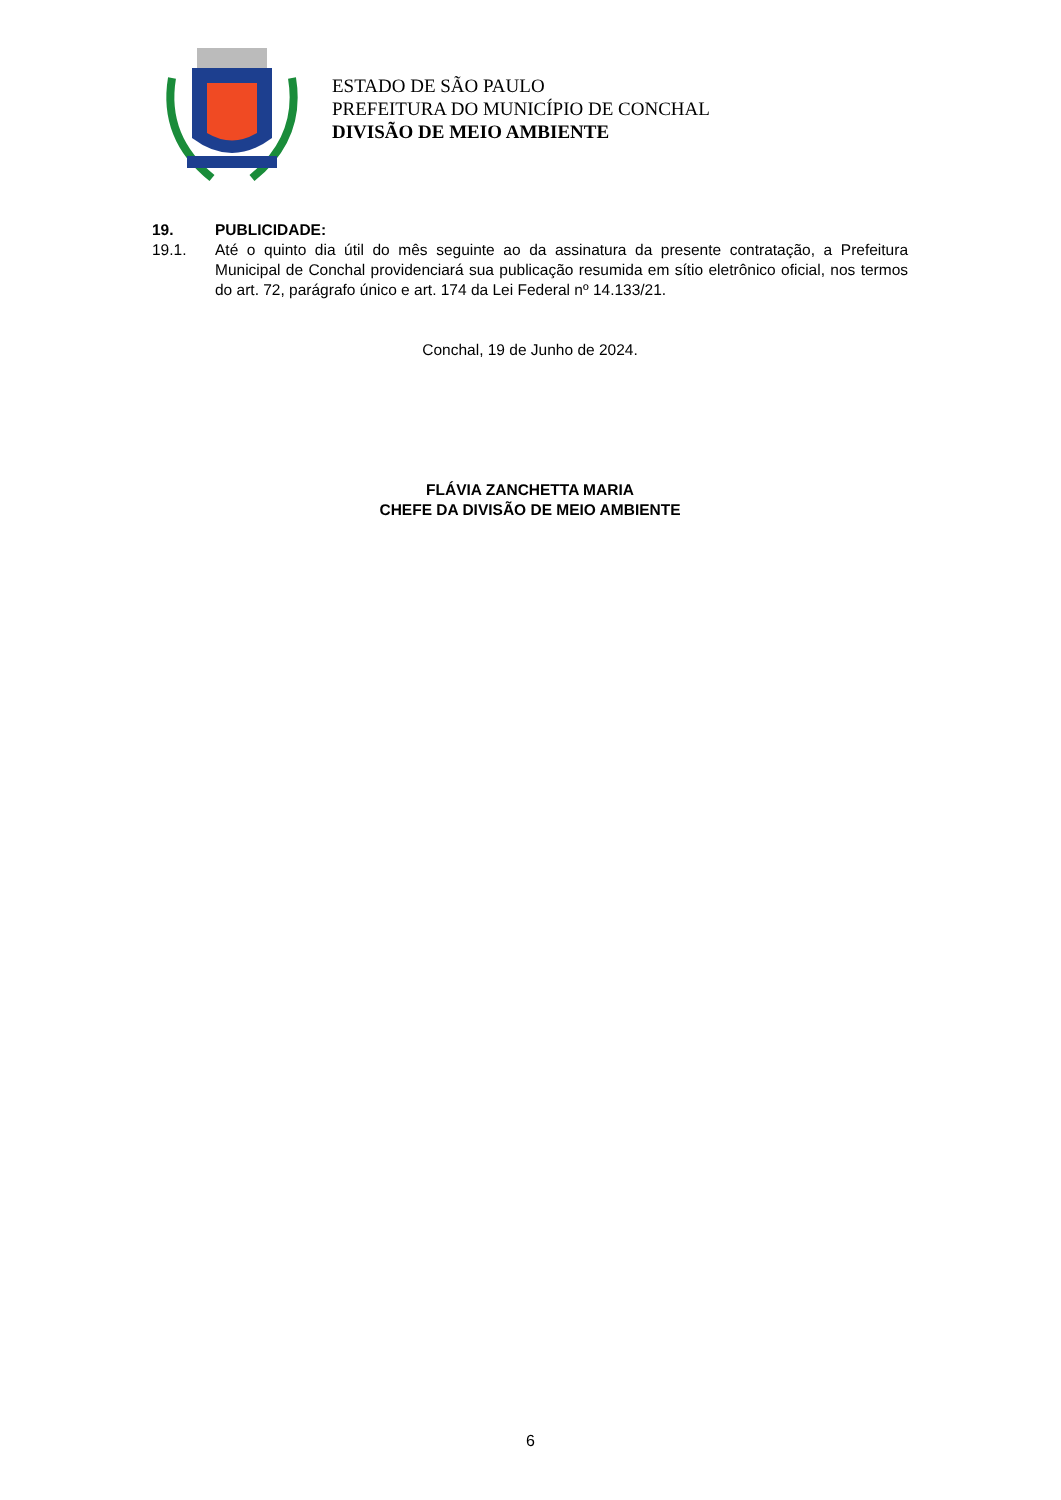ESTADO DE SÃO PAULO
PREFEITURA DO MUNICÍPIO DE CONCHAL
DIVISÃO DE MEIO AMBIENTE
19. PUBLICIDADE:
19.1. Até o quinto dia útil do mês seguinte ao da assinatura da presente contratação, a Prefeitura Municipal de Conchal providenciará sua publicação resumida em sítio eletrônico oficial, nos termos do art. 72, parágrafo único e art. 174 da Lei Federal nº 14.133/21.
Conchal, 19 de Junho de 2024.
FLÁVIA ZANCHETTA MARIA
CHEFE DA DIVISÃO DE MEIO AMBIENTE
6